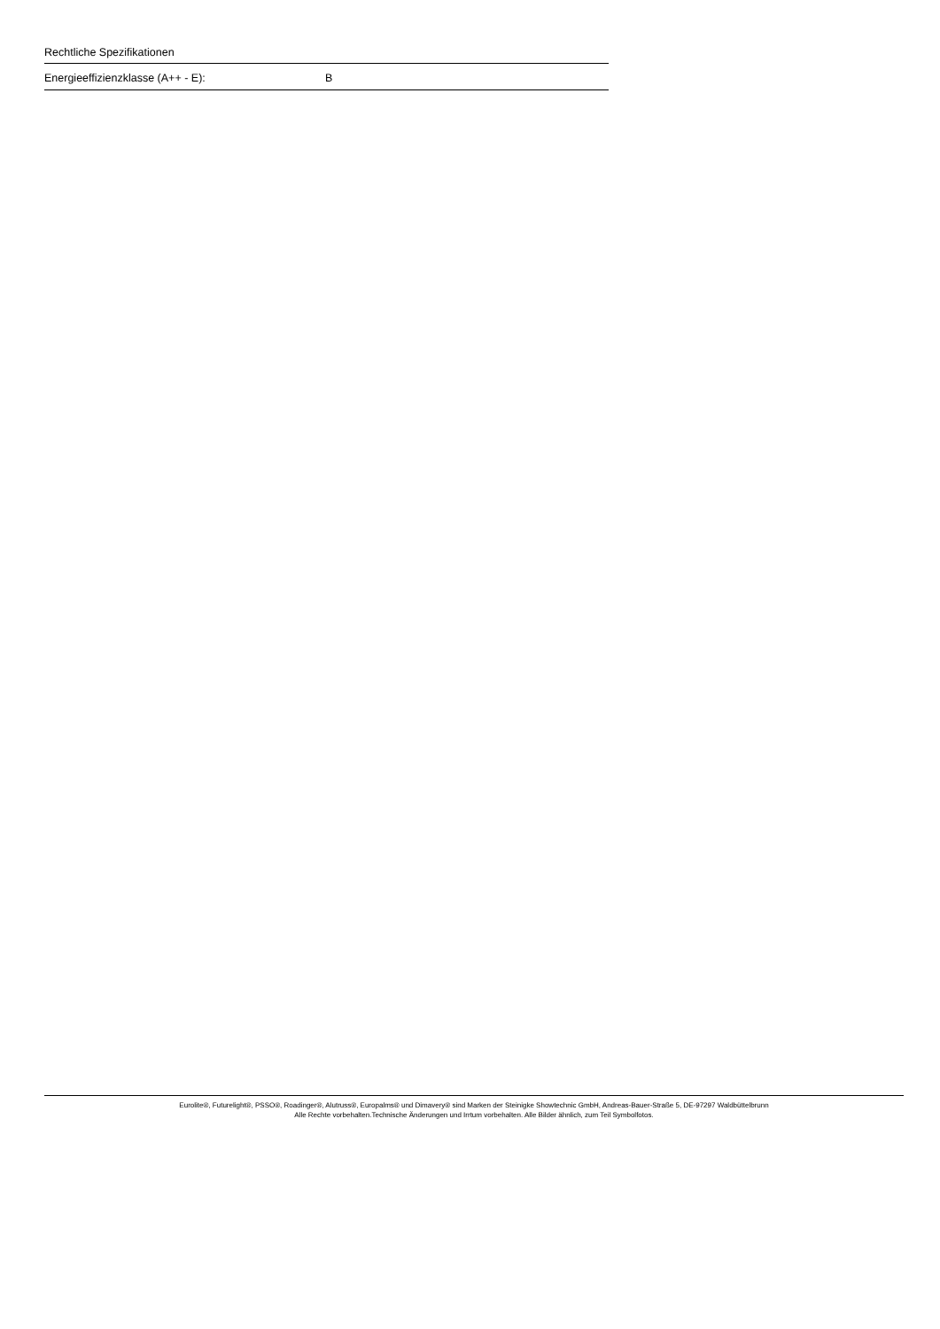Rechtliche Spezifikationen
| Energieeffizienzklasse (A++ - E): | B |
Eurolite®, Futurelight®, PSSO®, Roadinger®, Alutruss®, Europalms® und Dimavery® sind Marken der Steinigke Showtechnic GmbH, Andreas-Bauer-Straße 5, DE-97297 Waldbüttelbrunn
Alle Rechte vorbehalten.Technische Änderungen und Irrtum vorbehalten. Alle Bilder ähnlich, zum Teil Symbolfotos.